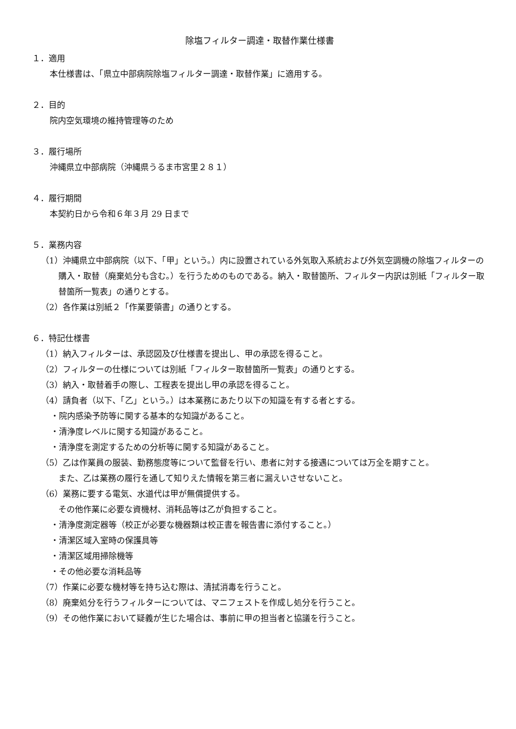除塩フィルター調達・取替作業仕様書
１．適用
本仕様書は、「県立中部病院除塩フィルター調達・取替作業」に適用する。
２．目的
院内空気環境の維持管理等のため
３．履行場所
沖縄県立中部病院（沖縄県うるま市宮里２８１）
４．履行期間
本契約日から令和６年３月 29 日まで
５．業務内容
（1）沖縄県立中部病院（以下、「甲」という。）内に設置されている外気取入系統および外気空調機の除塩フィルターの購入・取替（廃棄処分も含む。）を行うためのものである。納入・取替箇所、フィルター内訳は別紙「フィルター取替箇所一覧表」の通りとする。
（2）各作業は別紙２「作業要領書」の通りとする。
６．特記仕様書
（1）納入フィルターは、承認図及び仕様書を提出し、甲の承認を得ること。
（2）フィルターの仕様については別紙「フィルター取替箇所一覧表」の通りとする。
（3）納入・取替着手の際し、工程表を提出し甲の承認を得ること。
（4）請負者（以下、「乙」という。）は本業務にあたり以下の知識を有する者とする。
・院内感染予防等に関する基本的な知識があること。
・清浄度レベルに関する知識があること。
・清浄度を測定するための分析等に関する知識があること。
（5）乙は作業員の服装、勤務態度等について監督を行い、患者に対する接遇については万全を期すこと。
また、乙は業務の履行を通して知りえた情報を第三者に漏えいさせないこと。
（6）業務に要する電気、水道代は甲が無償提供する。
その他作業に必要な資機材、消耗品等は乙が負担すること。
・清浄度測定器等（校正が必要な機器類は校正書を報告書に添付すること。）
・清潔区域入室時の保護具等
・清潔区域用掃除機等
・その他必要な消耗品等
（7）作業に必要な機材等を持ち込む際は、清拭消毒を行うこと。
（8）廃棄処分を行うフィルターについては、マニフェストを作成し処分を行うこと。
（9）その他作業において疑義が生じた場合は、事前に甲の担当者と協議を行うこと。